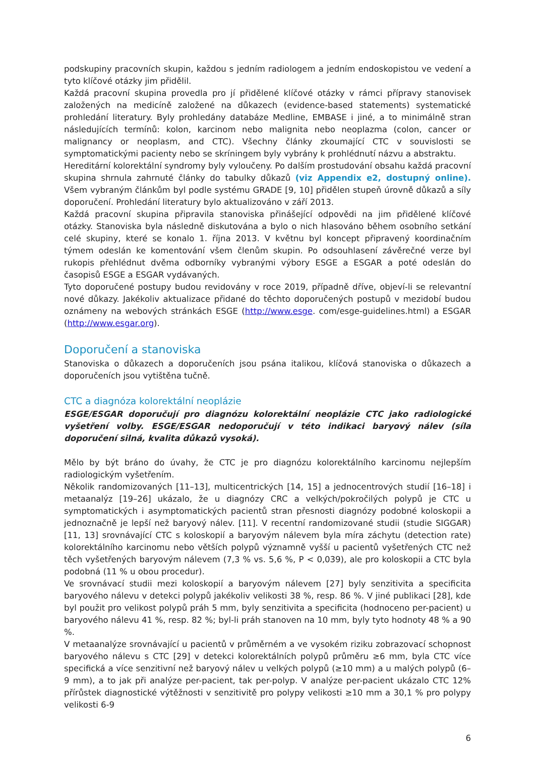podskupiny pracovních skupin, každou s jedním radiologem a jedním endoskopistou ve vedení a tyto klíčové otázky jim přidělil.
Každá pracovní skupina provedla pro jí přidělené klíčové otázky v rámci přípravy stanovisek založených na medicíně založené na důkazech (evidence-based statements) systematické prohledání literatury. Byly prohledány databáze Medline, EMBASE i jiné, a to minimálně stran následujících termínů: kolon, karcinom nebo malignita nebo neoplazma (colon, cancer or malignancy or neoplasm, and CTC). Všechny články zkoumající CTC v souvislosti se symptomatickými pacienty nebo se skríningem byly vybrány k prohlédnutí názvu a abstraktu.
Hereditární kolorektální syndromy byly vyloučeny. Po dalším prostudování obsahu každá pracovní skupina shrnula zahrnuté články do tabulky důkazů (viz Appendix e2, dostupný online). Všem vybraným článkům byl podle systému GRADE [9, 10] přidělen stupeň úrovně důkazů a síly doporučení. Prohledání literatury bylo aktualizováno v září 2013.
Každá pracovní skupina připravila stanoviska přinášející odpovědi na jim přidělené klíčové otázky. Stanoviska byla následně diskutována a bylo o nich hlasováno během osobního setkání celé skupiny, které se konalo 1. října 2013. V květnu byl koncept připravený koordinačním týmem odeslán ke komentování všem členům skupin. Po odsouhlasení závěrečné verze byl rukopis přehlédnut dvěma odborníky vybranými výbory ESGE a ESGAR a poté odeslán do časopisů ESGE a ESGAR vydávaných.
Tyto doporučené postupy budou revidovány v roce 2019, případně dříve, objeví-li se relevantní nové důkazy. Jakékoliv aktualizace přidané do těchto doporučených postupů v mezidobí budou oznámeny na webových stránkách ESGE (http://www.esge. com/esge-guidelines.html) a ESGAR (http://www.esgar.org).
Doporučení a stanoviska
Stanoviska o důkazech a doporučeních jsou psána italikou, klíčová stanoviska o důkazech a doporučeních jsou vytištěna tučně.
CTC a diagnóza kolorektální neoplázie
ESGE/ESGAR doporučují pro diagnózu kolorektální neoplázie CTC jako radiologické vyšetření volby. ESGE/ESGAR nedoporučují v této indikaci baryový nálev (síla doporučení silná, kvalita důkazů vysoká).
Mělo by být bráno do úvahy, že CTC je pro diagnózu kolorektálního karcinomu nejlepším radiologickým vyšetřením.
Několik randomizovaných [11–13], multicentrických [14, 15] a jednocentrových studií [16–18] i metaanalýz [19–26] ukázalo, že u diagnózy CRC a velkých/pokročilých polypů je CTC u symptomatických i asymptomatických pacientů stran přesnosti diagnózy podobné koloskopii a jednoznačně je lepší než baryový nálev. [11]. V recentní randomizované studii (studie SIGGAR) [11, 13] srovnávající CTC s koloskopií a baryovým nálevem byla míra záchytu (detection rate) kolorektálního karcinomu nebo větších polypů významně vyšší u pacientů vyšetřených CTC než těch vyšetřených baryovým nálevem (7,3 % vs. 5,6 %, P < 0,039), ale pro koloskopii a CTC byla podobná (11 % u obou procedur).
Ve srovnávací studii mezi koloskopií a baryovým nálevem [27] byly senzitivita a specificita baryového nálevu v detekci polypů jakékoliv velikosti 38 %, resp. 86 %. V jiné publikaci [28], kde byl použit pro velikost polypů práh 5 mm, byly senzitivita a specificita (hodnoceno per-pacient) u baryového nálevu 41 %, resp. 82 %; byl-li práh stanoven na 10 mm, byly tyto hodnoty 48 % a 90 %.
V metaanalýze srovnávající u pacientů v průměrném a ve vysokém riziku zobrazovací schopnost baryového nálevu s CTC [29] v detekci kolorektálních polypů průměru ≥6 mm, byla CTC více specifická a více senzitivní než baryový nálev u velkých polypů (≥10 mm) a u malých polypů (6–9 mm), a to jak při analýze per-pacient, tak per-polyp. V analýze per-pacient ukázalo CTC 12% přírůstek diagnostické výtěžnosti v senzitivitě pro polypy velikosti ≥10 mm a 30,1 % pro polypy velikosti 6-9
6